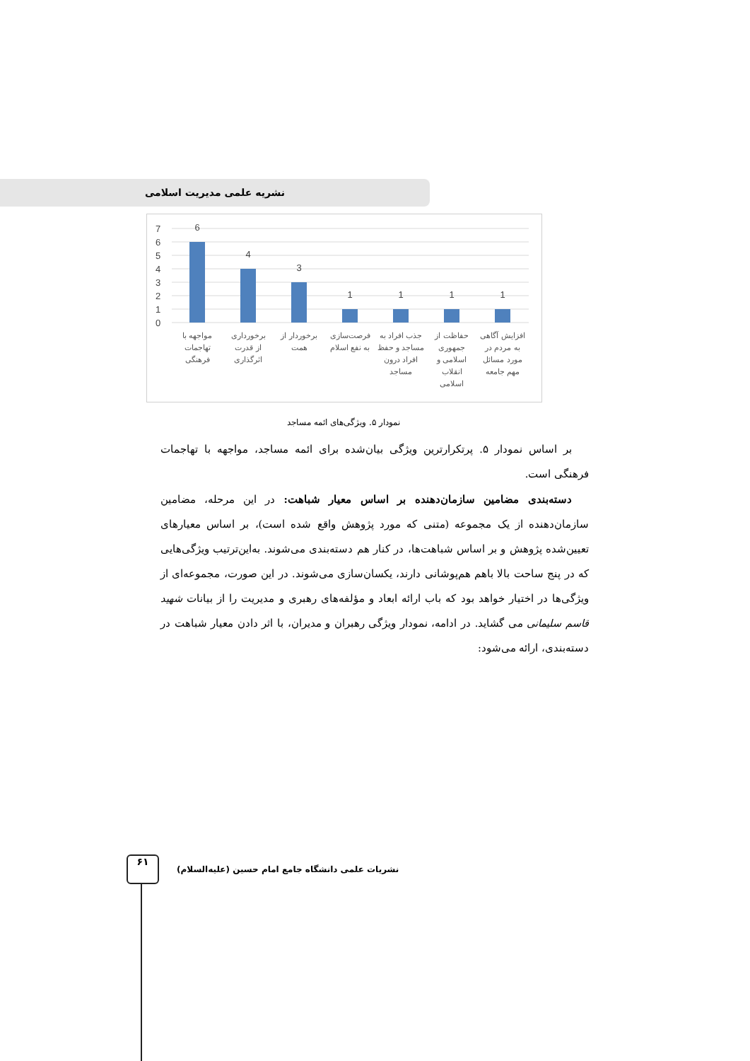نشریه علمی مدیریت اسلامی
7
6
5
4
3
2
1
0
6
4
3
1
1
1
1
مواجهه با
تهاجمات
فرهنگی
برخورداری
از قدرت
اثرگذاری
برخوردار از
همت
فرصت‌سازی
به نفع اسلام
جذب افراد به
مساجد و حفظ
افراد درون
مساجد
حفاظت از
جمهوری
اسلامی و
انقلاب
اسلامی
افزایش آگاهی
به مردم در
مورد مسائل
مهم جامعه
نمودار ۵. ویژگی‌های ائمه مساجد
بر اساس نمودار ۵. پرتکرارترین ویژگی بیان‌شده برای ائمه مساجد، مواجهه با تهاجمات فرهنگی است.
دسته‌بندی مضامین سازمان‌دهنده بر اساس معیار شباهت: در این مرحله، مضامین سازمان‌دهنده از یک مجموعه (متنی که مورد پژوهش واقع شده است)، بر اساس معیارهای تعیین‌شده پژوهش و بر اساس شباهت‌ها، در کنار هم دسته‌بندی می‌شوند. به‌این‌ترتیب ویژگی‌هایی که در پنج ساحت بالا باهم هم‌پوشانی دارند، یکسان‌سازی می‌شوند. در این صورت، مجموعه‌ای از ویژگی‌ها در اختیار خواهد بود که باب ارائه ابعاد و مؤلفه‌های رهبری و مدیریت را از بیانات شهید قاسم سلیمانی می گشاید. در ادامه، نمودار ویژگی رهبران و مدیران، با اثر دادن معیار شباهت در دسته‌بندی، ارائه می‌شود:
۶۱
نشریات علمی دانشگاه جامع امام حسین (علیه‌السلام)